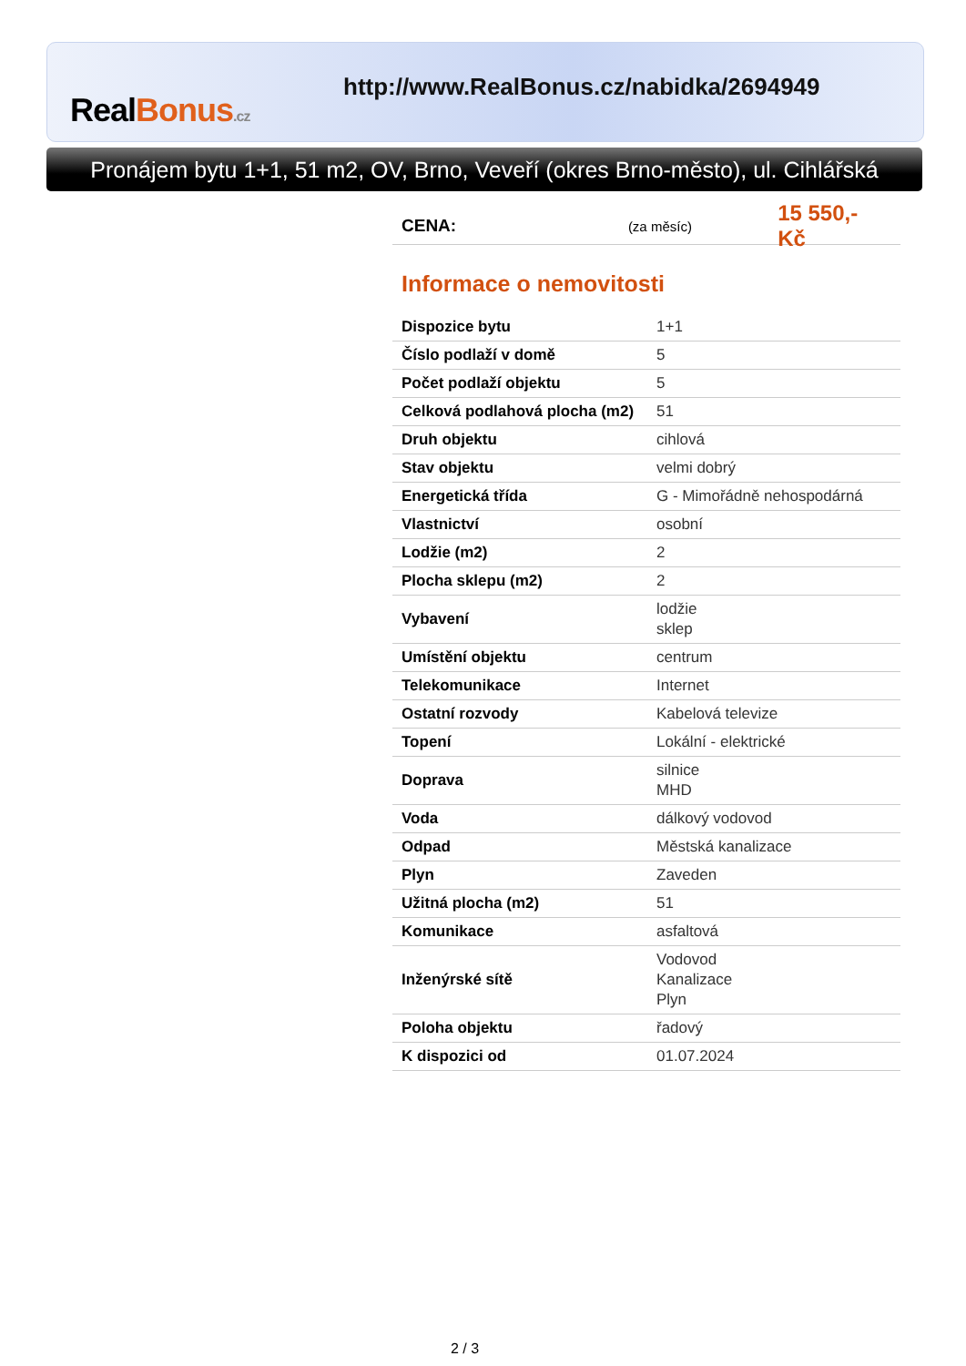RealBonus.cz
http://www.RealBonus.cz/nabidka/2694949
Pronájem bytu 1+1, 51 m2, OV, Brno, Veveří (okres Brno-město), ul. Cihlářská
CENA: (za měsíc) 15 550,- Kč
Informace o nemovitosti
| Dispozice bytu | 1+1 |
| Číslo podlaží v domě | 5 |
| Počet podlaží objektu | 5 |
| Celková podlahová plocha (m2) | 51 |
| Druh objektu | cihlová |
| Stav objektu | velmi dobrý |
| Energetická třída | G - Mimořádně nehospodárná |
| Vlastnictví | osobní |
| Lodžie (m2) | 2 |
| Plocha sklepu (m2) | 2 |
| Vybavení | lodžie sklep |
| Umístění objektu | centrum |
| Telekomunikace | Internet |
| Ostatní rozvody | Kabelová televize |
| Topení | Lokální - elektrické |
| Doprava | silnice MHD |
| Voda | dálkový vodovod |
| Odpad | Městská kanalizace |
| Plyn | Zaveden |
| Užitná plocha (m2) | 51 |
| Komunikace | asfaltová |
| Inženýrské sítě | Vodovod Kanalizace Plyn |
| Poloha objektu | řadový |
| K dispozici od | 01.07.2024 |
2 / 3